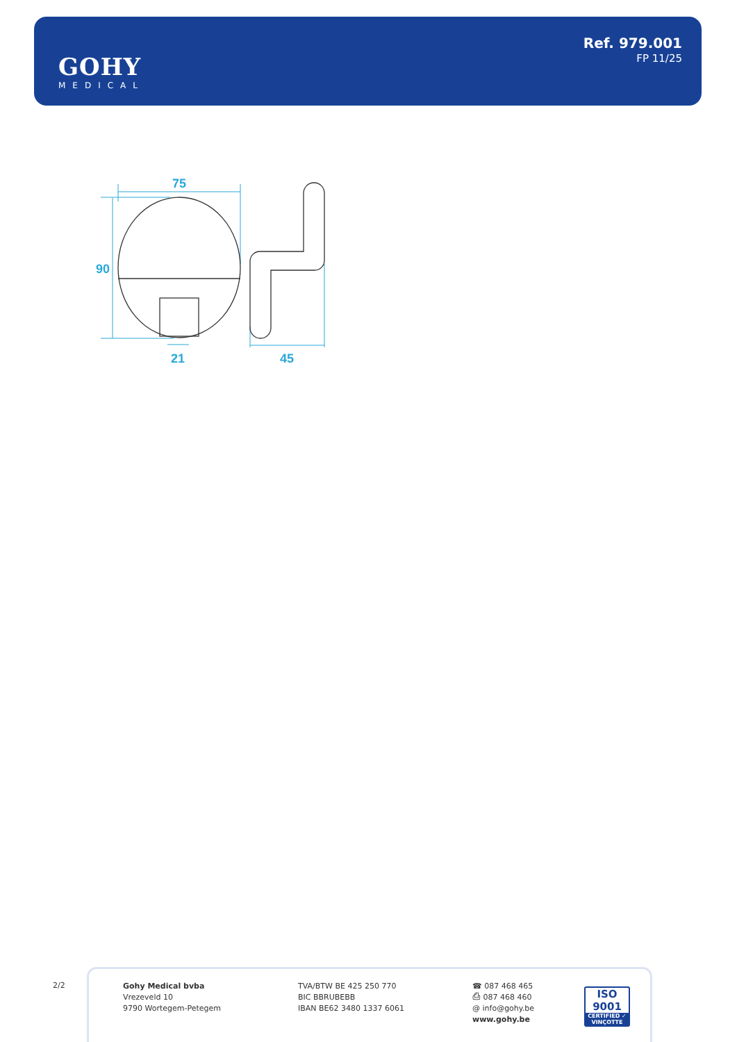GOHY
MEDICAL
Ref. 979.001
FP 11/25
75
90
21
45
2/2
Gohy Medical bvba
Vrezeveld 10
9790 Wortegem-Petegem
TVA/BTW BE 425 250 770
BIC BBRUBEBB
IBAN BE62 3480 1337 6061
☎ 087 468 465
⎙ 087 468 460
@ info@gohy.be
www.gohy.be
ISO 9001
CERTIFIED ✓ VINÇOTTE